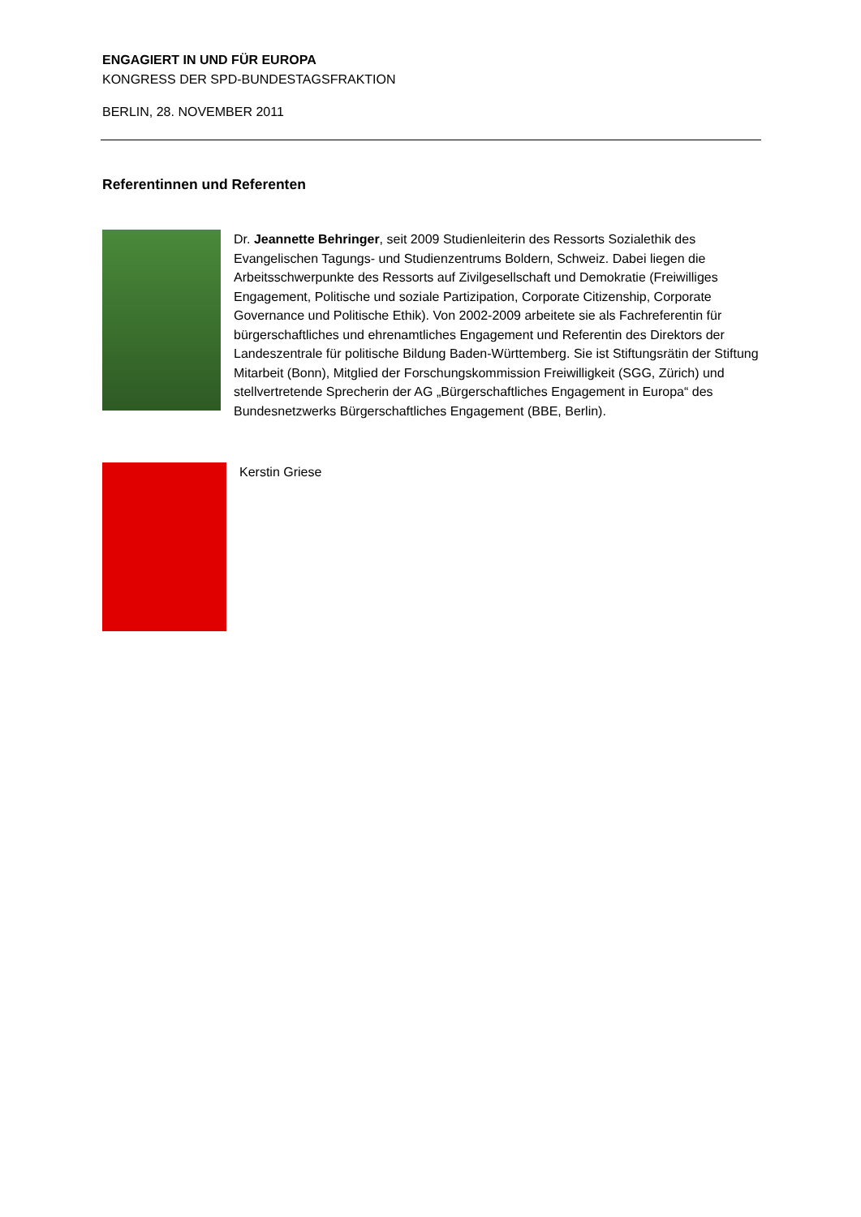ENGAGIERT IN UND FÜR EUROPA
KONGRESS DER SPD-BUNDESTAGSFRAKTION
BERLIN, 28. NOVEMBER 2011
Referentinnen und Referenten
Dr. Jeannette Behringer, seit 2009 Studienleiterin des Ressorts Sozialethik des Evangelischen Tagungs- und Studienzentrums Boldern, Schweiz. Dabei liegen die Arbeitsschwerpunkte des Ressorts auf Zivilgesellschaft und Demokratie (Freiwilliges Engagement, Politische und soziale Partizipation, Corporate Citizenship, Corporate Governance und Politische Ethik). Von 2002-2009 arbeitete sie als Fachreferentin für bürgerschaftliches und ehrenamtliches Engagement und Referentin des Direktors der Landeszentrale für politische Bildung Baden-Württemberg. Sie ist Stiftungsrätin der Stiftung Mitarbeit (Bonn), Mitglied der Forschungskommission Freiwilligkeit (SGG, Zürich) und stellvertretende Sprecherin der AG „Bürgerschaftliches Engagement in Europa“ des Bundesnetzwerks Bürgerschaftliches Engagement (BBE, Berlin).
Kerstin Griese